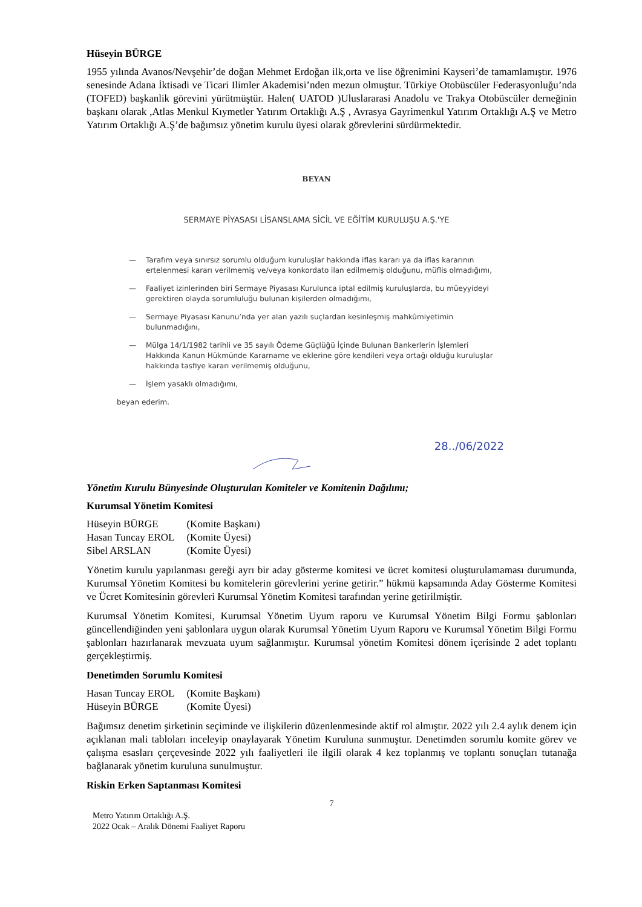Hüseyin BÜRGE
1955 yılında Avanos/Nevşehir’de doğan Mehmet Erdoğan ilk,orta ve lise öğrenimini Kayseri’de tamamlamıştır. 1976 senesinde Adana İktisadi ve Ticari Ilimler Akademisi’nden mezun olmuştur. Türkiye Otobüscüler Federasyonluğu’nda (TOFED) başkanlik görevini yürütmüştür. Halen( UATOD )Uluslararasi Anadolu ve Trakya Otobüscüler derneğinin başkanı olarak ,Atlas Menkul Kıymetler Yatırım Ortaklığı A.Ş , Avrasya Gayrimenkul Yatırım Ortaklığı A.Ş ve Metro Yatırım Ortaklığı A.Ş’de bağımsız yönetim kurulu üyesi olarak görevlerini sürdürmektedir.
BEYAN
SERMAYE PİYASASI LİSANSLAMA SİCİL VE EĞİTİM KURULUŞU A.Ş.'YE
— Tarafım veya sınırsız sorumlu olduğum kuruluşlar hakkında iflas kararı ya da iflas kararının ertelenmesi kararı verilmemiş ve/veya konkordato ilan edilmemiş olduğunu, müflis olmadığımı,
— Faaliyet izinlerinden biri Sermaye Piyasası Kurulunca iptal edilmiş kuruluşlarda, bu müeyyideyi gerektiren olayda sorumluluğu bulunan kişilerden olmadığımı,
— Sermaye Piyasası Kanunu’nda yer alan yazılı suçlardan kesinleşmiş mahkûmiyetimin bulunmadığını,
— Mülga 14/1/1982 tarihli ve 35 sayılı Ödeme Güçlüğü İçinde Bulunan Bankerlerin İşlemleri Hakkında Kanun Hükmünde Kararname ve eklerine göre kendileri veya ortağı olduğu kuruluşlar hakkında tasfiye kararı verilmemiş olduğunu,
— İşlem yasaklı olmadığımı,
beyan ederim.
28../06/2022
Yönetim Kurulu Bünyesinde Oluşturulan Komiteler ve Komitenin Dağılımı;
Kurumsal Yönetim Komitesi
| Hüseyin BÜRGE | (Komite Başkanı) |
| Hasan Tuncay EROL | (Komite Üyesi) |
| Sibel ARSLAN | (Komite Üyesi) |
Yönetim kurulu yapılanması gereği ayrı bir aday gösterme komitesi ve ücret komitesi oluşturulamaması durumunda, Kurumsal Yönetim Komitesi bu komitelerin görevlerini yerine getirir.” hükmü kapsamında Aday Gösterme Komitesi ve Ücret Komitesinin görevleri Kurumsal Yönetim Komitesi tarafından yerine getirilmiştir.
Kurumsal Yönetim Komitesi, Kurumsal Yönetim Uyum raporu ve Kurumsal Yönetim Bilgi Formu şablonları güncellendiğinden yeni şablonlara uygun olarak Kurumsal Yönetim Uyum Raporu ve Kurumsal Yönetim Bilgi Formu şablonları hazırlanarak mevzuata uyum sağlanmıştır. Kurumsal yönetim Komitesi dönem içerisinde 2 adet toplantı gerçekleştirmiş.
Denetimden Sorumlu Komitesi
| Hasan Tuncay EROL | (Komite Başkanı) |
| Hüseyin BÜRGE | (Komite Üyesi) |
Bağımsız denetim şirketinin seçiminde ve ilişkilerin düzenlenmesinde aktif rol almıştır. 2022 yılı 2.4 aylık denem için açıklanan mali tabloları inceleyip onaylayarak Yönetim Kuruluna sunmuştur. Denetimden sorumlu komite görev ve çalışma esasları çerçevesinde 2022 yılı faaliyetleri ile ilgili olarak 4 kez toplanmış ve toplantı sonuçları tutanağa bağlanarak yönetim kuruluna sunulmuştur.
Riskin Erken Saptanması Komitesi
7
Metro Yatırım Ortaklığı A.Ş.
2022 Ocak – Aralık Dönemi Faaliyet Raporu